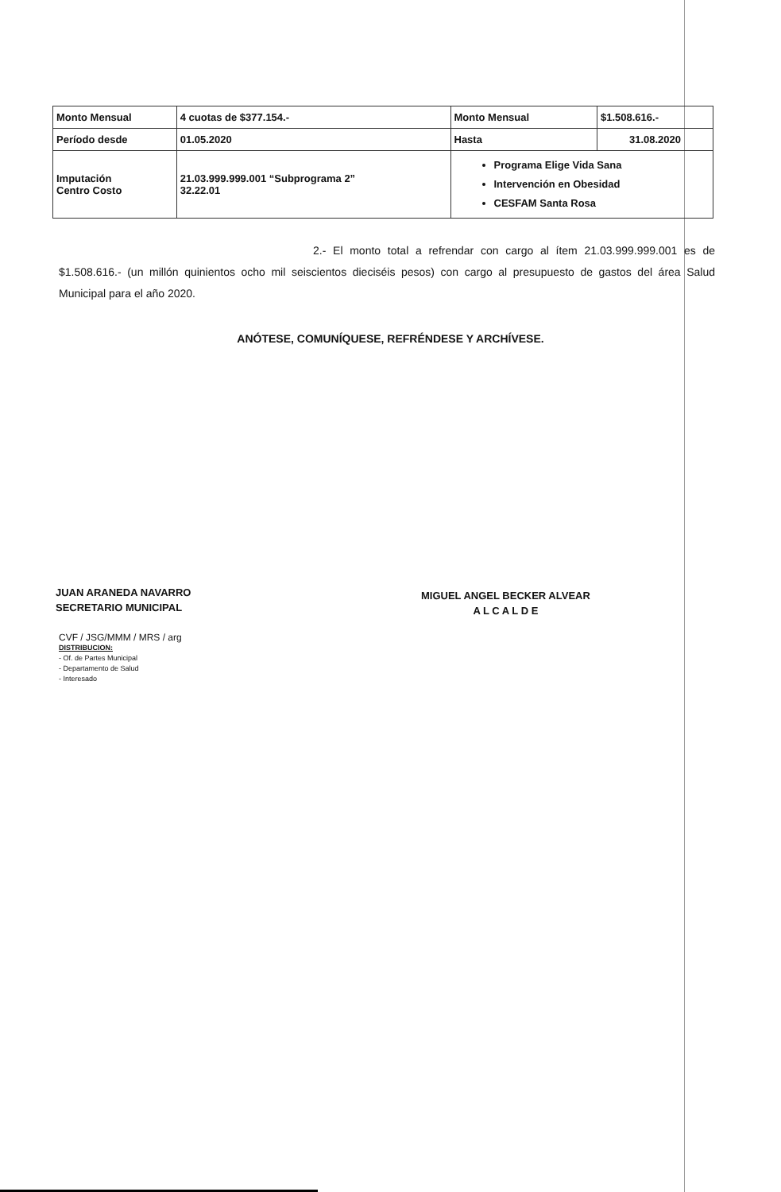| Monto Mensual | 4 cuotas de $377.154.- | Monto Mensual | $1.508.616.- |
| Período desde | 01.05.2020 | Hasta | 31.08.2020 |
| Imputación Centro Costo | 21.03.999.999.001 “Subprograma 2” 32.22.01 | Programa Elige Vida Sana Intervención en Obesidad CESFAM Santa Rosa | |
2.- El monto total a refrendar con cargo al ítem 21.03.999.999.001 es de $1.508.616.- (un millón quinientos ocho mil seiscientos dieciséis pesos) con cargo al presupuesto de gastos del área Salud Municipal para el año 2020.
ANÓTESE, COMUNÍQUESE, REFRÉNDESE Y ARCHÍVESE.
JUAN ARANEDA NAVARRO
SECRETARIO MUNICIPAL
MIGUEL ANGEL BECKER ALVEAR
A L C A L D E
CVF / JSG/MMM / MRS / arg
DISTRIBUCION:
- Of. de Partes Municipal
- Departamento de Salud
- Interesado